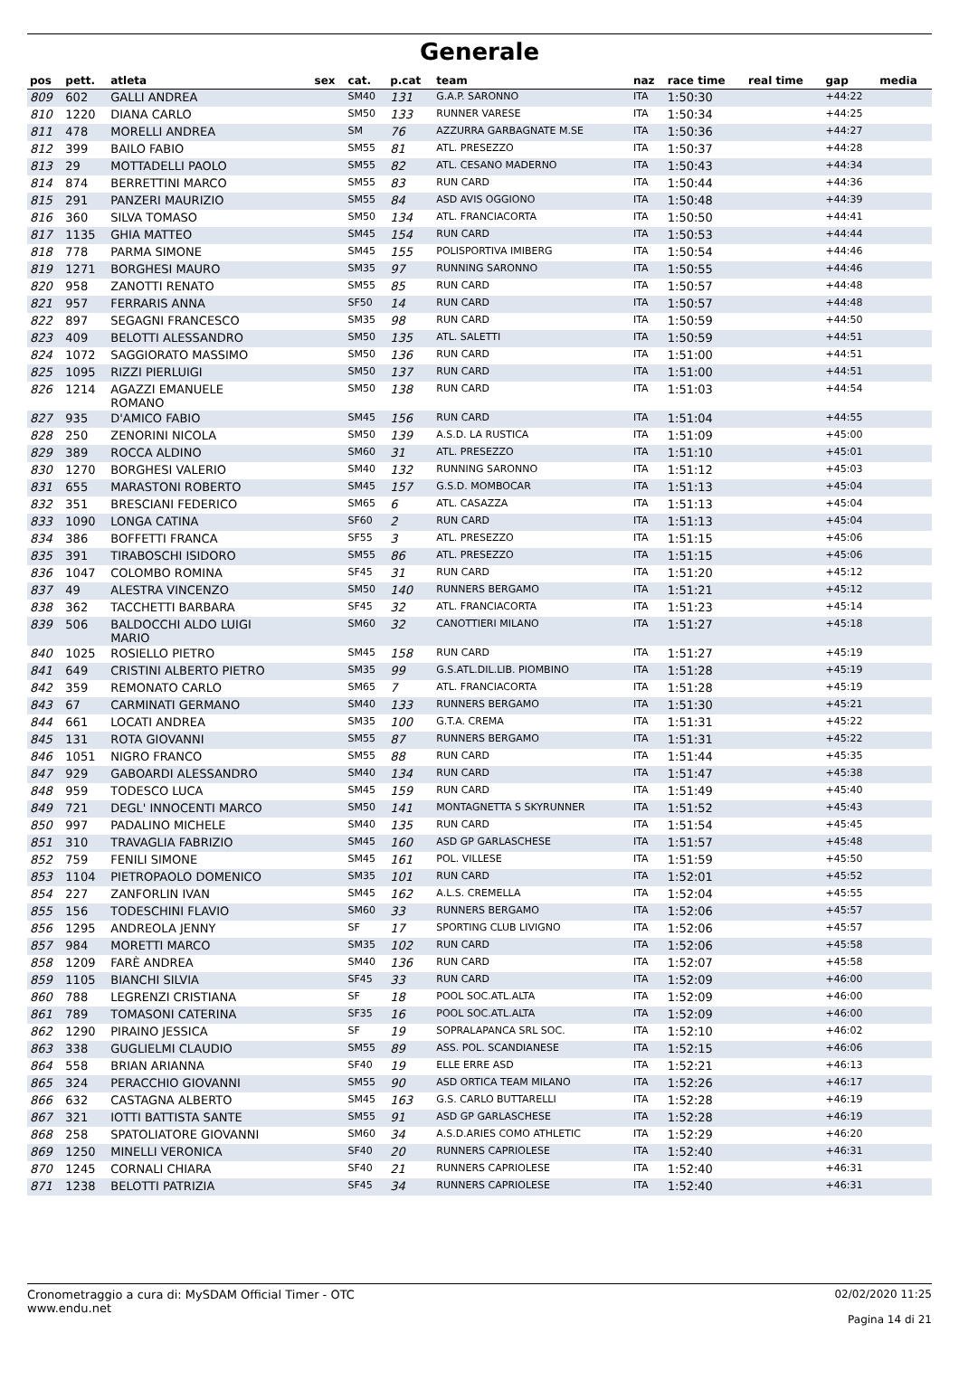Generale
| pos | pett. | atleta | sex | cat. | p.cat | team | naz | race time | real time | gap | media |
| --- | --- | --- | --- | --- | --- | --- | --- | --- | --- | --- | --- |
| 809 | 602 | GALLI ANDREA | | SM40 | 131 | G.A.P. SARONNO | ITA | 1:50:30 | | +44:22 | |
| 810 | 1220 | DIANA CARLO | | SM50 | 133 | RUNNER VARESE | ITA | 1:50:34 | | +44:25 | |
| 811 | 478 | MORELLI ANDREA | | SM | 76 | AZZURRA GARBAGNATE M.SE | ITA | 1:50:36 | | +44:27 | |
| 812 | 399 | BAILO FABIO | | SM55 | 81 | ATL. PRESEZZO | ITA | 1:50:37 | | +44:28 | |
| 813 | 29 | MOTTADELLI PAOLO | | SM55 | 82 | ATL. CESANO MADERNO | ITA | 1:50:43 | | +44:34 | |
| 814 | 874 | BERRETTINI MARCO | | SM55 | 83 | RUN CARD | ITA | 1:50:44 | | +44:36 | |
| 815 | 291 | PANZERI MAURIZIO | | SM55 | 84 | ASD AVIS OGGIONO | ITA | 1:50:48 | | +44:39 | |
| 816 | 360 | SILVA TOMASO | | SM50 | 134 | ATL. FRANCIACORTA | ITA | 1:50:50 | | +44:41 | |
| 817 | 1135 | GHIA MATTEO | | SM45 | 154 | RUN CARD | ITA | 1:50:53 | | +44:44 | |
| 818 | 778 | PARMA SIMONE | | SM45 | 155 | POLISPORTIVA IMIBERG | ITA | 1:50:54 | | +44:46 | |
| 819 | 1271 | BORGHESI MAURO | | SM35 | 97 | RUNNING SARONNO | ITA | 1:50:55 | | +44:46 | |
| 820 | 958 | ZANOTTI RENATO | | SM55 | 85 | RUN CARD | ITA | 1:50:57 | | +44:48 | |
| 821 | 957 | FERRARIS ANNA | | SF50 | 14 | RUN CARD | ITA | 1:50:57 | | +44:48 | |
| 822 | 897 | SEGAGNI FRANCESCO | | SM35 | 98 | RUN CARD | ITA | 1:50:59 | | +44:50 | |
| 823 | 409 | BELOTTI ALESSANDRO | | SM50 | 135 | ATL. SALETTI | ITA | 1:50:59 | | +44:51 | |
| 824 | 1072 | SAGGIORATO MASSIMO | | SM50 | 136 | RUN CARD | ITA | 1:51:00 | | +44:51 | |
| 825 | 1095 | RIZZI PIERLUIGI | | SM50 | 137 | RUN CARD | ITA | 1:51:00 | | +44:51 | |
| 826 | 1214 | AGAZZI EMANUELE ROMANO | | SM50 | 138 | RUN CARD | ITA | 1:51:03 | | +44:54 | |
| 827 | 935 | D'AMICO FABIO | | SM45 | 156 | RUN CARD | ITA | 1:51:04 | | +44:55 | |
| 828 | 250 | ZENORINI NICOLA | | SM50 | 139 | A.S.D. LA RUSTICA | ITA | 1:51:09 | | +45:00 | |
| 829 | 389 | ROCCA ALDINO | | SM60 | 31 | ATL. PRESEZZO | ITA | 1:51:10 | | +45:01 | |
| 830 | 1270 | BORGHESI VALERIO | | SM40 | 132 | RUNNING SARONNO | ITA | 1:51:12 | | +45:03 | |
| 831 | 655 | MARASTONI ROBERTO | | SM45 | 157 | G.S.D. MOMBOCAR | ITA | 1:51:13 | | +45:04 | |
| 832 | 351 | BRESCIANI FEDERICO | | SM65 | 6 | ATL. CASAZZA | ITA | 1:51:13 | | +45:04 | |
| 833 | 1090 | LONGA CATINA | | SF60 | 2 | RUN CARD | ITA | 1:51:13 | | +45:04 | |
| 834 | 386 | BOFFETTI FRANCA | | SF55 | 3 | ATL. PRESEZZO | ITA | 1:51:15 | | +45:06 | |
| 835 | 391 | TIRABOSCHI ISIDORO | | SM55 | 86 | ATL. PRESEZZO | ITA | 1:51:15 | | +45:06 | |
| 836 | 1047 | COLOMBO ROMINA | | SF45 | 31 | RUN CARD | ITA | 1:51:20 | | +45:12 | |
| 837 | 49 | ALESTRA VINCENZO | | SM50 | 140 | RUNNERS BERGAMO | ITA | 1:51:21 | | +45:12 | |
| 838 | 362 | TACCHETTI BARBARA | | SF45 | 32 | ATL. FRANCIACORTA | ITA | 1:51:23 | | +45:14 | |
| 839 | 506 | BALDOCCHI ALDO LUIGI MARIO | | SM60 | 32 | CANOTTIERI MILANO | ITA | 1:51:27 | | +45:18 | |
| 840 | 1025 | ROSIELLO PIETRO | | SM45 | 158 | RUN CARD | ITA | 1:51:27 | | +45:19 | |
| 841 | 649 | CRISTINI ALBERTO PIETRO | | SM35 | 99 | G.S.ATL.DIL.LIB. PIOMBINO | ITA | 1:51:28 | | +45:19 | |
| 842 | 359 | REMONATO CARLO | | SM65 | 7 | ATL. FRANCIACORTA | ITA | 1:51:28 | | +45:19 | |
| 843 | 67 | CARMINATI GERMANO | | SM40 | 133 | RUNNERS BERGAMO | ITA | 1:51:30 | | +45:21 | |
| 844 | 661 | LOCATI ANDREA | | SM35 | 100 | G.T.A. CREMA | ITA | 1:51:31 | | +45:22 | |
| 845 | 131 | ROTA GIOVANNI | | SM55 | 87 | RUNNERS BERGAMO | ITA | 1:51:31 | | +45:22 | |
| 846 | 1051 | NIGRO FRANCO | | SM55 | 88 | RUN CARD | ITA | 1:51:44 | | +45:35 | |
| 847 | 929 | GABOARDI ALESSANDRO | | SM40 | 134 | RUN CARD | ITA | 1:51:47 | | +45:38 | |
| 848 | 959 | TODESCO LUCA | | SM45 | 159 | RUN CARD | ITA | 1:51:49 | | +45:40 | |
| 849 | 721 | DEGL' INNOCENTI MARCO | | SM50 | 141 | MONTAGNETTA S SKYRUNNER | ITA | 1:51:52 | | +45:43 | |
| 850 | 997 | PADALINO MICHELE | | SM40 | 135 | RUN CARD | ITA | 1:51:54 | | +45:45 | |
| 851 | 310 | TRAVAGLIA FABRIZIO | | SM45 | 160 | ASD GP GARLASCHESE | ITA | 1:51:57 | | +45:48 | |
| 852 | 759 | FENILI SIMONE | | SM45 | 161 | POL. VILLESE | ITA | 1:51:59 | | +45:50 | |
| 853 | 1104 | PIETROPAOLO DOMENICO | | SM35 | 101 | RUN CARD | ITA | 1:52:01 | | +45:52 | |
| 854 | 227 | ZANFORLIN IVAN | | SM45 | 162 | A.L.S. CREMELLA | ITA | 1:52:04 | | +45:55 | |
| 855 | 156 | TODESCHINI FLAVIO | | SM60 | 33 | RUNNERS BERGAMO | ITA | 1:52:06 | | +45:57 | |
| 856 | 1295 | ANDREOLA JENNY | | SF | 17 | SPORTING CLUB LIVIGNO | ITA | 1:52:06 | | +45:57 | |
| 857 | 984 | MORETTI MARCO | | SM35 | 102 | RUN CARD | ITA | 1:52:06 | | +45:58 | |
| 858 | 1209 | FARÈ ANDREA | | SM40 | 136 | RUN CARD | ITA | 1:52:07 | | +45:58 | |
| 859 | 1105 | BIANCHI SILVIA | | SF45 | 33 | RUN CARD | ITA | 1:52:09 | | +46:00 | |
| 860 | 788 | LEGRENZI CRISTIANA | | SF | 18 | POOL SOC.ATL.ALTA | ITA | 1:52:09 | | +46:00 | |
| 861 | 789 | TOMASONI CATERINA | | SF35 | 16 | POOL SOC.ATL.ALTA | ITA | 1:52:09 | | +46:00 | |
| 862 | 1290 | PIRAINO JESSICA | | SF | 19 | SOPRALAPANCA SRL SOC. | ITA | 1:52:10 | | +46:02 | |
| 863 | 338 | GUGLIELMI CLAUDIO | | SM55 | 89 | ASS. POL. SCANDIANESE | ITA | 1:52:15 | | +46:06 | |
| 864 | 558 | BRIAN ARIANNA | | SF40 | 19 | ELLE ERRE ASD | ITA | 1:52:21 | | +46:13 | |
| 865 | 324 | PERACCHIO GIOVANNI | | SM55 | 90 | ASD ORTICA TEAM MILANO | ITA | 1:52:26 | | +46:17 | |
| 866 | 632 | CASTAGNA ALBERTO | | SM45 | 163 | G.S. CARLO BUTTARELLI | ITA | 1:52:28 | | +46:19 | |
| 867 | 321 | IOTTI BATTISTA SANTE | | SM55 | 91 | ASD GP GARLASCHESE | ITA | 1:52:28 | | +46:19 | |
| 868 | 258 | SPATOLIATORE GIOVANNI | | SM60 | 34 | A.S.D.ARIES COMO ATHLETIC | ITA | 1:52:29 | | +46:20 | |
| 869 | 1250 | MINELLI VERONICA | | SF40 | 20 | RUNNERS CAPRIOLESE | ITA | 1:52:40 | | +46:31 | |
| 870 | 1245 | CORNALI CHIARA | | SF40 | 21 | RUNNERS CAPRIOLESE | ITA | 1:52:40 | | +46:31 | |
| 871 | 1238 | BELOTTI PATRIZIA | | SF45 | 34 | RUNNERS CAPRIOLESE | ITA | 1:52:40 | | +46:31 | |
Cronometraggio a cura di: MySDAM Official Timer - OTC
www.endu.net
02/02/2020 11:25
Pagina 14 di 21